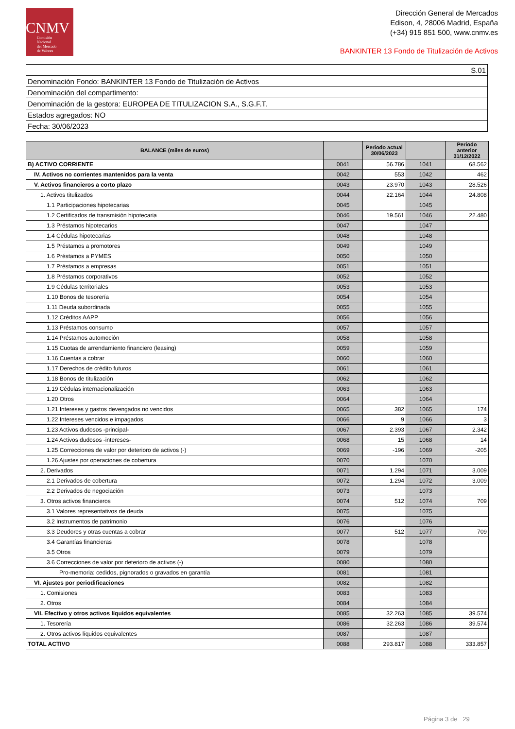CNMV
Comisión
Nacional
del Mercado
de Valores
Dirección General de Mercados
Edison, 4, 28006 Madrid, España
(+34) 915 851 500, www.cnmv.es
BANKINTER 13 Fondo de Titulización de Activos
| S.01 |
| Denominación Fondo: BANKINTER 13 Fondo de Titulización de Activos |
| Denominación del compartimento: |
| Denominación de la gestora: EUROPEA DE TITULIZACION S.A., S.G.F.T. |
| Estados agregados: NO |
| Fecha: 30/06/2023 |
| BALANCE (miles de euros) | | Periodo actual 30/06/2023 | | Periodo anterior 31/12/2022 |
| --- | --- | --- | --- | --- |
| B) ACTIVO CORRIENTE | 0041 | 56.786 | 1041 | 68.562 |
| IV. Activos no corrientes mantenidos para la venta | 0042 | 553 | 1042 | 462 |
| V. Activos financieros a corto plazo | 0043 | 23.970 | 1043 | 28.526 |
| 1. Activos titulizados | 0044 | 22.164 | 1044 | 24.808 |
| 1.1 Participaciones hipotecarias | 0045 | | 1045 | |
| 1.2 Certificados de transmisión hipotecaria | 0046 | 19.561 | 1046 | 22.480 |
| 1.3 Préstamos hipotecarios | 0047 | | 1047 | |
| 1.4 Cédulas hipotecarias | 0048 | | 1048 | |
| 1.5 Préstamos a promotores | 0049 | | 1049 | |
| 1.6 Préstamos a PYMES | 0050 | | 1050 | |
| 1.7 Préstamos a empresas | 0051 | | 1051 | |
| 1.8 Préstamos corporativos | 0052 | | 1052 | |
| 1.9 Cédulas territoriales | 0053 | | 1053 | |
| 1.10 Bonos de tesorería | 0054 | | 1054 | |
| 1.11 Deuda subordinada | 0055 | | 1055 | |
| 1.12 Créditos AAPP | 0056 | | 1056 | |
| 1.13 Préstamos consumo | 0057 | | 1057 | |
| 1.14 Préstamos automoción | 0058 | | 1058 | |
| 1.15 Cuotas de arrendamiento financiero (leasing) | 0059 | | 1059 | |
| 1.16 Cuentas a cobrar | 0060 | | 1060 | |
| 1.17 Derechos de crédito futuros | 0061 | | 1061 | |
| 1.18 Bonos de titulización | 0062 | | 1062 | |
| 1.19 Cédulas internacionalización | 0063 | | 1063 | |
| 1.20 Otros | 0064 | | 1064 | |
| 1.21 Intereses y gastos devengados no vencidos | 0065 | 382 | 1065 | 174 |
| 1.22 Intereses vencidos e impagados | 0066 | 9 | 1066 | 3 |
| 1.23 Activos dudosos -principal- | 0067 | 2.393 | 1067 | 2.342 |
| 1.24 Activos dudosos -intereses- | 0068 | 15 | 1068 | 14 |
| 1.25 Correcciones de valor por deterioro de activos (-) | 0069 | -196 | 1069 | -205 |
| 1.26 Ajustes por operaciones de cobertura | 0070 | | 1070 | |
| 2. Derivados | 0071 | 1.294 | 1071 | 3.009 |
| 2.1 Derivados de cobertura | 0072 | 1.294 | 1072 | 3.009 |
| 2.2 Derivados de negociación | 0073 | | 1073 | |
| 3. Otros activos financieros | 0074 | 512 | 1074 | 709 |
| 3.1 Valores representativos de deuda | 0075 | | 1075 | |
| 3.2 Instrumentos de patrimonio | 0076 | | 1076 | |
| 3.3 Deudores y otras cuentas a cobrar | 0077 | 512 | 1077 | 709 |
| 3.4 Garantías financieras | 0078 | | 1078 | |
| 3.5 Otros | 0079 | | 1079 | |
| 3.6 Correcciones de valor por deterioro de activos (-) | 0080 | | 1080 | |
| Pro-memoria: cedidos, pignorados o gravados en garantía | 0081 | | 1081 | |
| VI. Ajustes por periodificaciones | 0082 | | 1082 | |
| 1. Comisiones | 0083 | | 1083 | |
| 2. Otros | 0084 | | 1084 | |
| VII. Efectivo y otros activos líquidos equivalentes | 0085 | 32.263 | 1085 | 39.574 |
| 1. Tesorería | 0086 | 32.263 | 1086 | 39.574 |
| 2. Otros activos líquidos equivalentes | 0087 | | 1087 | |
| TOTAL ACTIVO | 0088 | 293.817 | 1088 | 333.857 |
Página 3 de 29